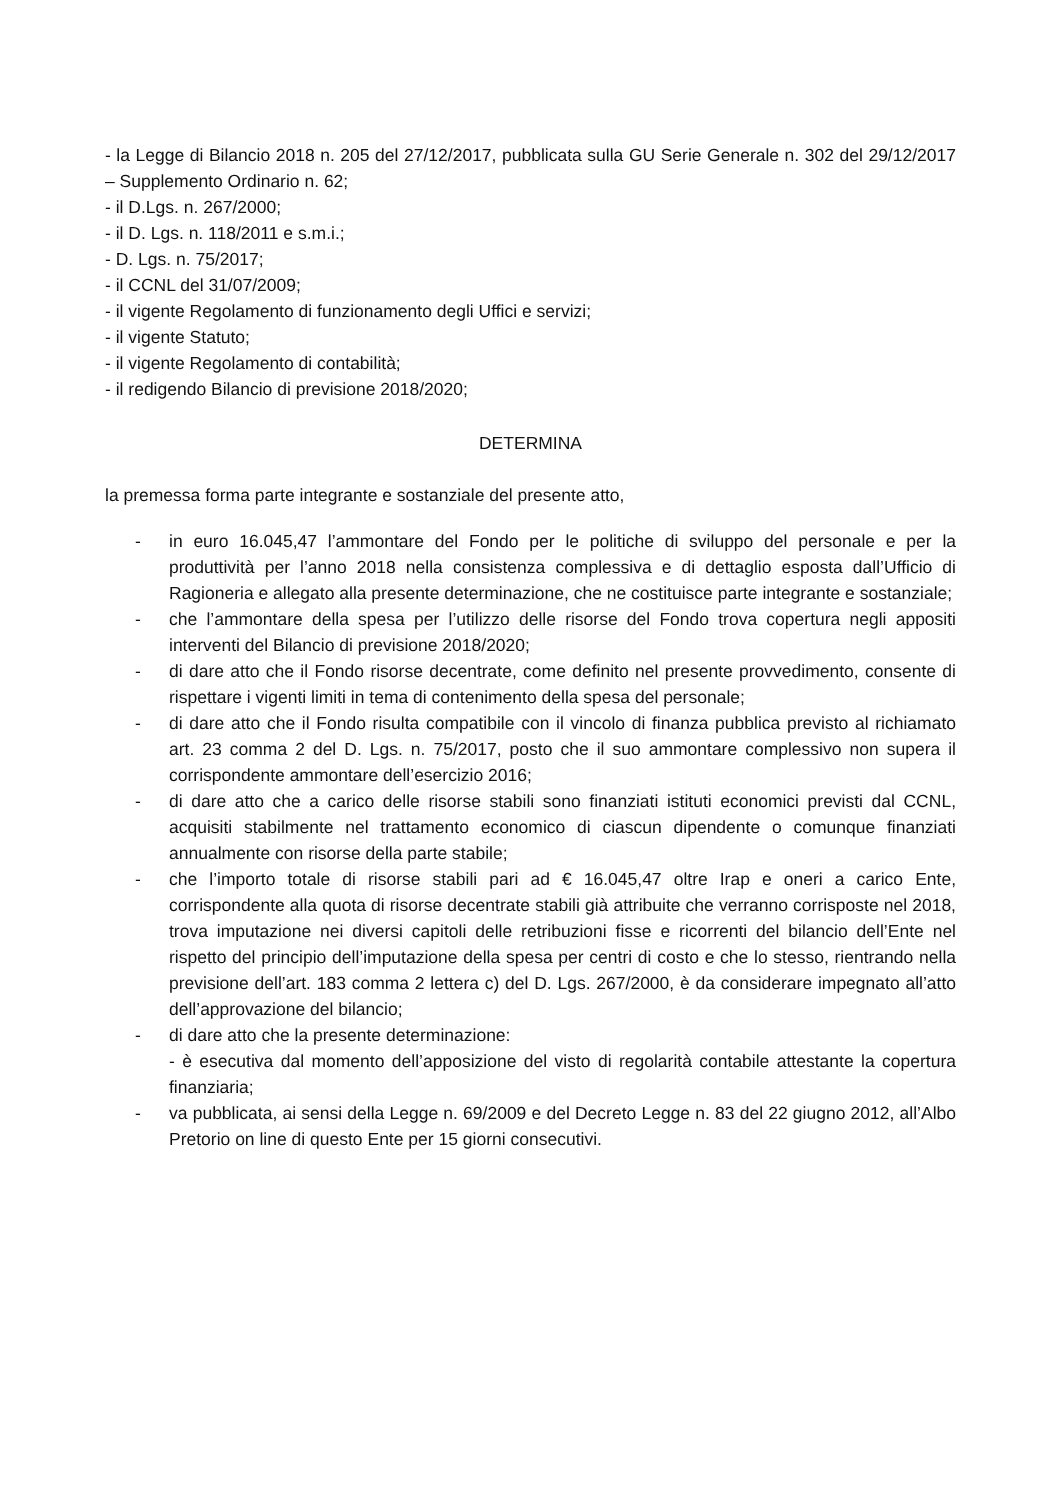- la Legge di Bilancio 2018 n. 205 del 27/12/2017, pubblicata sulla GU Serie Generale n. 302 del 29/12/2017 – Supplemento Ordinario n. 62;
- il D.Lgs. n. 267/2000;
- il D. Lgs. n. 118/2011 e s.m.i.;
- D. Lgs. n. 75/2017;
- il CCNL del 31/07/2009;
- il vigente Regolamento di funzionamento degli Uffici e servizi;
- il vigente Statuto;
- il vigente Regolamento di contabilità;
- il redigendo Bilancio di previsione 2018/2020;
DETERMINA
la premessa forma parte integrante e sostanziale del presente atto,
- in euro 16.045,47 l’ammontare del Fondo per le politiche di sviluppo del personale e per la produttività per l’anno 2018 nella consistenza complessiva e di dettaglio esposta dall’Ufficio di Ragioneria e allegato alla presente determinazione, che ne costituisce parte integrante e sostanziale;
- che l’ammontare della spesa per l’utilizzo delle risorse del Fondo trova copertura negli appositi interventi del Bilancio di previsione 2018/2020;
- di dare atto che il Fondo risorse decentrate, come definito nel presente provvedimento, consente di rispettare i vigenti limiti in tema di contenimento della spesa del personale;
- di dare atto che il Fondo risulta compatibile con il vincolo di finanza pubblica previsto al richiamato art. 23 comma 2 del D. Lgs. n. 75/2017, posto che il suo ammontare complessivo non supera il corrispondente ammontare dell’esercizio 2016;
- di dare atto che a carico delle risorse stabili sono finanziati istituti economici previsti dal CCNL, acquisiti stabilmente nel trattamento economico di ciascun dipendente o comunque finanziati annualmente con risorse della parte stabile;
- che l’importo totale di risorse stabili pari ad € 16.045,47 oltre Irap e oneri a carico Ente, corrispondente alla quota di risorse decentrate stabili già attribuite che verranno corrisposte nel 2018, trova imputazione nei diversi capitoli delle retribuzioni fisse e ricorrenti del bilancio dell’Ente nel rispetto del principio dell’imputazione della spesa per centri di costo e che lo stesso, rientrando nella previsione dell’art. 183 comma 2 lettera c) del D. Lgs. 267/2000, è da considerare impegnato all’atto dell’approvazione del bilancio;
- di dare atto che la presente determinazione:
- è esecutiva dal momento dell’apposizione del visto di regolarità contabile attestante la copertura finanziaria;
- va pubblicata, ai sensi della Legge n. 69/2009 e del Decreto Legge n. 83 del 22 giugno 2012, all’Albo Pretorio on line di questo Ente per 15 giorni consecutivi.